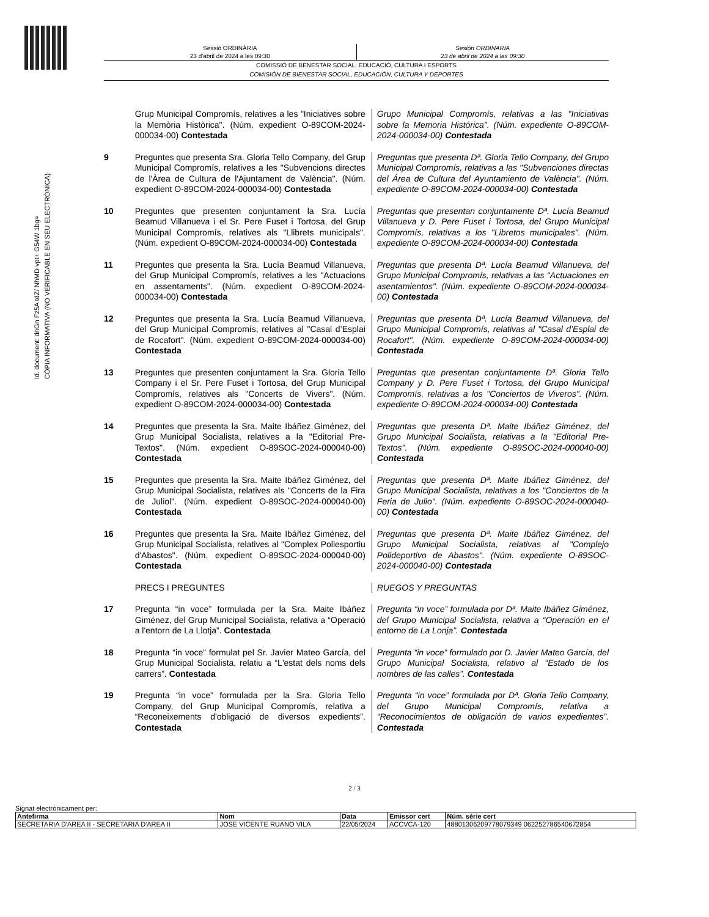Id. document: dnGn Fz5A tdZ/ NhMD vpt+ G54W 1bg=
CÒPIA INFORMATIVA (NO VERIFICABLE EN SEU ELECTRÒNICA)
Sessió ORDINÀRIA
23 d'abril de 2024 a les 09:30
Sesión ORDINARIA
23 de abril de 2024 a las 09:30
COMISSIÓ DE BENESTAR SOCIAL, EDUCACIÓ, CULTURA I ESPORTS
COMISIÓN DE BIENESTAR SOCIAL, EDUCACIÓN, CULTURA Y DEPORTES
Grup Municipal Compromís, relatives a les "Iniciatives sobre la Memòria Històrica". (Núm. expedient O-89COM-2024-000034-00) Contestada
Grupo Municipal Compromís, relativas a las "Iniciativas sobre la Memoria Histórica". (Núm. expediente O-89COM-2024-000034-00) Contestada
9 Preguntes que presenta Sra. Gloria Tello Company, del Grup Municipal Compromís, relatives a les "Subvencions directes de l'Àrea de Cultura de l'Ajuntament de València". (Núm. expedient O-89COM-2024-000034-00) Contestada
Preguntas que presenta Dª. Gloria Tello Company, del Grupo Municipal Compromís, relativas a las "Subvenciones directas del Área de Cultura del Ayuntamiento de València". (Núm. expediente O-89COM-2024-000034-00) Contestada
10 Preguntes que presenten conjuntament la Sra. Lucía Beamud Villanueva i el Sr. Pere Fuset i Tortosa, del Grup Municipal Compromís, relatives als "Llibrets municipals". (Núm. expedient O-89COM-2024-000034-00) Contestada
Preguntas que presentan conjuntamente Dª. Lucía Beamud Villanueva y D. Pere Fuset i Tortosa, del Grupo Municipal Compromís, relativas a los "Libretos municipales". (Núm. expediente O-89COM-2024-000034-00) Contestada
11 Preguntes que presenta la Sra. Lucía Beamud Villanueva, del Grup Municipal Compromís, relatives a les "Actuacions en assentaments". (Núm. expedient O-89COM-2024-000034-00) Contestada
Preguntas que presenta Dª. Lucía Beamud Villanueva, del Grupo Municipal Compromís, relativas a las "Actuaciones en asentamientos". (Núm. expediente O-89COM-2024-000034-00) Contestada
12 Preguntes que presenta la Sra. Lucía Beamud Villanueva, del Grup Municipal Compromís, relatives al "Casal d’Esplai de Rocafort". (Núm. expedient O-89COM-2024-000034-00) Contestada
Preguntas que presenta Dª. Lucía Beamud Villanueva, del Grupo Municipal Compromís, relativas al "Casal d’Esplai de Rocafort". (Núm. expediente O-89COM-2024-000034-00) Contestada
13 Preguntes que presenten conjuntament la Sra. Gloria Tello Company i el Sr. Pere Fuset i Tortosa, del Grup Municipal Compromís, relatives als "Concerts de Vivers". (Núm. expedient O-89COM-2024-000034-00) Contestada
Preguntas que presentan conjuntamente Dª. Gloria Tello Company y D. Pere Fuset i Tortosa, del Grupo Municipal Compromís, relativas a los "Conciertos de Viveros". (Núm. expediente O-89COM-2024-000034-00) Contestada
14 Preguntes que presenta la Sra. Maite Ibáñez Giménez, del Grup Municipal Socialista, relatives a la "Editorial Pre-Textos". (Núm. expedient O-89SOC-2024-000040-00) Contestada
Preguntas que presenta Dª. Maite Ibáñez Giménez, del Grupo Municipal Socialista, relativas a la "Editorial Pre-Textos". (Núm. expediente O-89SOC-2024-000040-00) Contestada
15 Preguntes que presenta la Sra. Maite Ibáñez Giménez, del Grup Municipal Socialista, relatives als "Concerts de la Fira de Juliol". (Núm. expedient O-89SOC-2024-000040-00) Contestada
Preguntas que presenta Dª. Maite Ibáñez Giménez, del Grupo Municipal Socialista, relativas a los "Conciertos de la Feria de Julio". (Núm. expediente O-89SOC-2024-000040-00) Contestada
16 Preguntes que presenta la Sra. Maite Ibáñez Giménez, del Grup Municipal Socialista, relatives al "Complex Poliesportiu d'Abastos". (Núm. expedient O-89SOC-2024-000040-00) Contestada
Preguntas que presenta Dª. Maite Ibáñez Giménez, del Grupo Municipal Socialista, relativas al "Complejo Polideportivo de Abastos". (Núm. expediente O-89SOC-2024-000040-00) Contestada
PRECS I PREGUNTES RUEGOS Y PREGUNTAS
17 Pregunta “in voce” formulada per la Sra. Maite Ibáñez Giménez, del Grup Municipal Socialista, relativa a “Operació a l'entorn de La Llotja”. Contestada
Pregunta “in voce” formulada por Dª. Maite Ibáñez Giménez, del Grupo Municipal Socialista, relativa a “Operación en el entorno de La Lonja”. Contestada
18 Pregunta “in voce” formulat pel Sr. Javier Mateo García, del Grup Municipal Socialista, relatiu a “L'estat dels noms dels carrers”. Contestada
Pregunta “in voce” formulado por D. Javier Mateo García, del Grupo Municipal Socialista, relativo al “Estado de los nombres de las calles”. Contestada
19 Pregunta “in voce” formulada per la Sra. Gloria Tello Company, del Grup Municipal Compromís, relativa a “Reconeixements d'obligació de diversos expedients”. Contestada
Pregunta “in voce” formulada por Dª. Gloria Tello Company, del Grupo Municipal Compromís, relativa a “Reconocimientos de obligación de varios expedientes”. Contestada
2 / 3
Signat electrònicament per:
| Antefirma | Nom | Data | Emissor cert | Núm. sèrie cert |
| --- | --- | --- | --- | --- |
| SECRETARIA D'AREA II - SECRETARIA D'AREA II | JOSE VICENTE RUANO VILA | 22/05/2024 | ACCVCA-120 | 48801306209778079349 062252786540672854 |